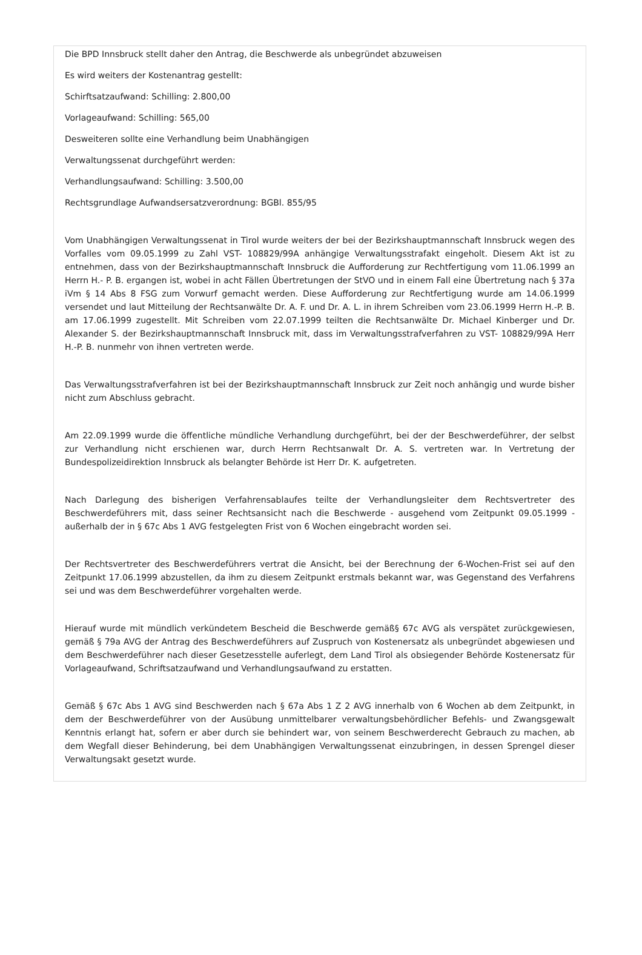Die BPD Innsbruck stellt daher den Antrag, die Beschwerde als unbegründet abzuweisen
Es wird weiters der Kostenantrag gestellt:
Schirftsatzaufwand: Schilling: 2.800,00
Vorlageaufwand: Schilling: 565,00
Desweiteren sollte eine Verhandlung beim Unabhängigen
Verwaltungssenat durchgeführt werden:
Verhandlungsaufwand: Schilling: 3.500,00
Rechtsgrundlage Aufwandsersatzverordnung: BGBl. 855/95
Vom Unabhängigen Verwaltungssenat in Tirol wurde weiters der bei der Bezirkshauptmannschaft Innsbruck wegen des Vorfalles vom 09.05.1999 zu Zahl VST- 108829/99A anhängige Verwaltungsstrafakt eingeholt. Diesem Akt ist zu entnehmen, dass von der Bezirkshauptmannschaft Innsbruck die Aufforderung zur Rechtfertigung vom 11.06.1999 an Herrn H.- P. B. ergangen ist, wobei in acht Fällen Übertretungen der StVO und in einem Fall eine Übertretung nach § 37a iVm § 14 Abs 8 FSG zum Vorwurf gemacht werden. Diese Aufforderung zur Rechtfertigung wurde am 14.06.1999 versendet und laut Mitteilung der Rechtsanwälte Dr. A. F. und Dr. A. L. in ihrem Schreiben vom 23.06.1999 Herrn H.-P. B. am 17.06.1999 zugestellt. Mit Schreiben vom 22.07.1999 teilten die Rechtsanwälte Dr. Michael Kinberger und Dr. Alexander S. der Bezirkshauptmannschaft Innsbruck mit, dass im Verwaltungsstrafverfahren zu VST- 108829/99A Herr H.-P. B. nunmehr von ihnen vertreten werde.
Das Verwaltungsstrafverfahren ist bei der Bezirkshauptmannschaft Innsbruck zur Zeit noch anhängig und wurde bisher nicht zum Abschluss gebracht.
Am 22.09.1999 wurde die öffentliche mündliche Verhandlung durchgeführt, bei der der Beschwerdeführer, der selbst zur Verhandlung nicht erschienen war, durch Herrn Rechtsanwalt Dr. A. S. vertreten war. In Vertretung der Bundespolizeidirektion Innsbruck als belangter Behörde ist Herr Dr. K. aufgetreten.
Nach Darlegung des bisherigen Verfahrensablaufes teilte der Verhandlungsleiter dem Rechtsvertreter des Beschwerdeführers mit, dass seiner Rechtsansicht nach die Beschwerde - ausgehend vom Zeitpunkt 09.05.1999 - außerhalb der in § 67c Abs 1 AVG festgelegten Frist von 6 Wochen eingebracht worden sei.
Der Rechtsvertreter des Beschwerdeführers vertrat die Ansicht, bei der Berechnung der 6-Wochen-Frist sei auf den Zeitpunkt 17.06.1999 abzustellen, da ihm zu diesem Zeitpunkt erstmals bekannt war, was Gegenstand des Verfahrens sei und was dem Beschwerdeführer vorgehalten werde.
Hierauf wurde mit mündlich verkündetem Bescheid die Beschwerde gemäß§ 67c AVG als verspätet zurückgewiesen, gemäß § 79a AVG der Antrag des Beschwerdeführers auf Zuspruch von Kostenersatz als unbegründet abgewiesen und dem Beschwerdeführer nach dieser Gesetzesstelle auferlegt, dem Land Tirol als obsiegender Behörde Kostenersatz für Vorlageaufwand, Schriftsatzaufwand und Verhandlungsaufwand zu erstatten.
Gemäß § 67c Abs 1 AVG sind Beschwerden nach § 67a Abs 1 Z 2 AVG innerhalb von 6 Wochen ab dem Zeitpunkt, in dem der Beschwerdeführer von der Ausübung unmittelbarer verwaltungsbehördlicher Befehls- und Zwangsgewalt Kenntnis erlangt hat, sofern er aber durch sie behindert war, von seinem Beschwerderecht Gebrauch zu machen, ab dem Wegfall dieser Behinderung, bei dem Unabhängigen Verwaltungssenat einzubringen, in dessen Sprengel dieser Verwaltungsakt gesetzt wurde.